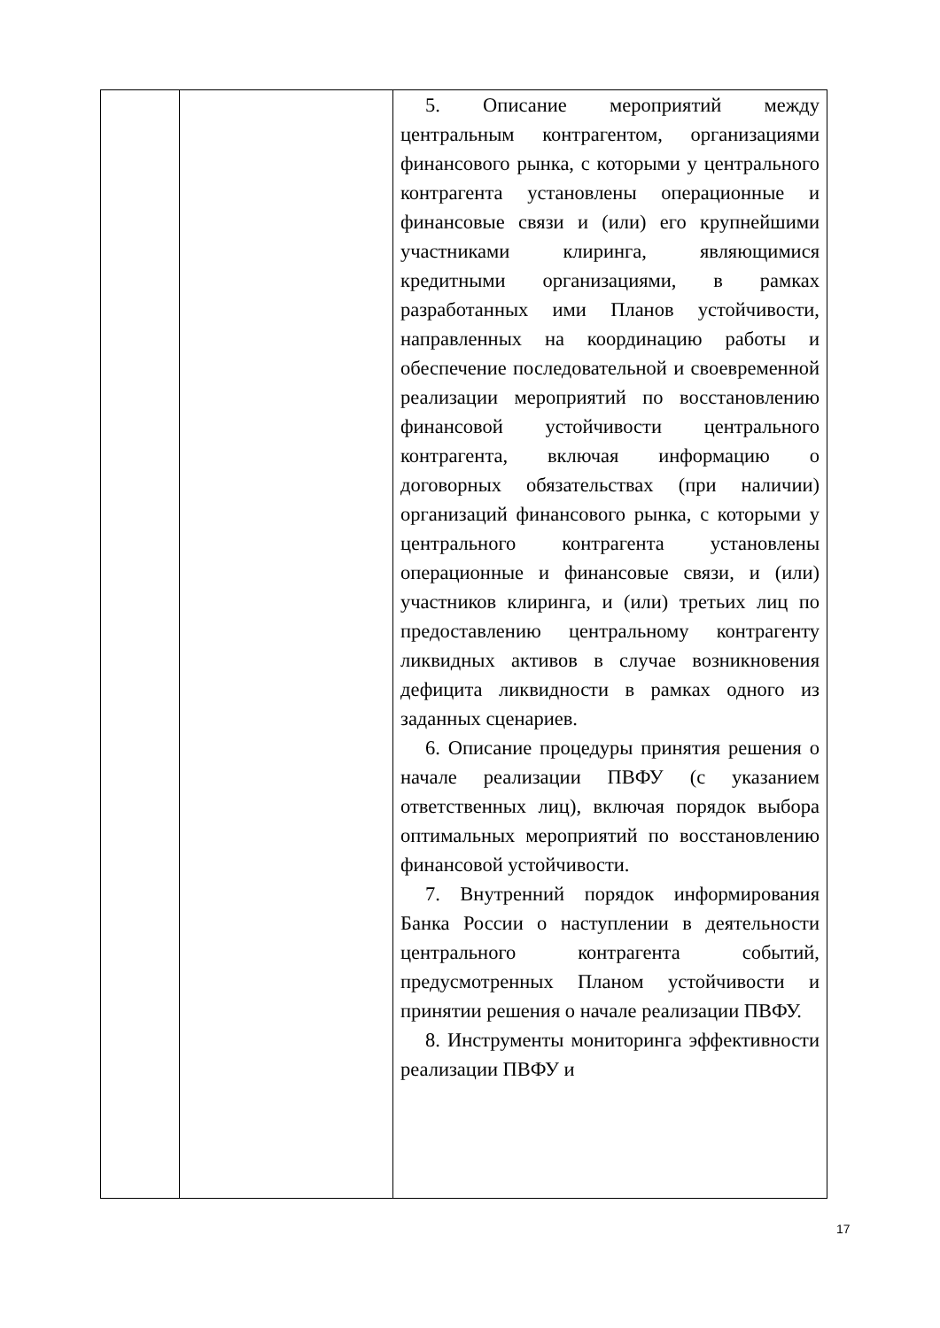| | | 5. Описание мероприятий между центральным контрагентом, организациями финансового рынка, с которыми у центрального контрагента установлены операционные и финансовые связи и (или) его крупнейшими участниками клиринга, являющимися кредитными организациями, в рамках разработанных ими Планов устойчивости, направленных на координацию работы и обеспечение последовательной и своевременной реализации мероприятий по восстановлению финансовой устойчивости центрального контрагента, включая информацию о договорных обязательствах (при наличии) организаций финансового рынка, с которыми у центрального контрагента установлены операционные и финансовые связи, и (или) участников клиринга, и (или) третьих лиц по предоставлению центральному контрагенту ликвидных активов в случае возникновения дефицита ликвидности в рамках одного из заданных сценариев. 6. Описание процедуры принятия решения о начале реализации ПВФУ (с указанием ответственных лиц), включая порядок выбора оптимальных мероприятий по восстановлению финансовой устойчивости. 7. Внутренний порядок информирования Банка России о наступлении в деятельности центрального контрагента событий, предусмотренных Планом устойчивости и принятии решения о начале реализации ПВФУ. 8. Инструменты мониторинга эффективности реализации ПВФУ и |
17